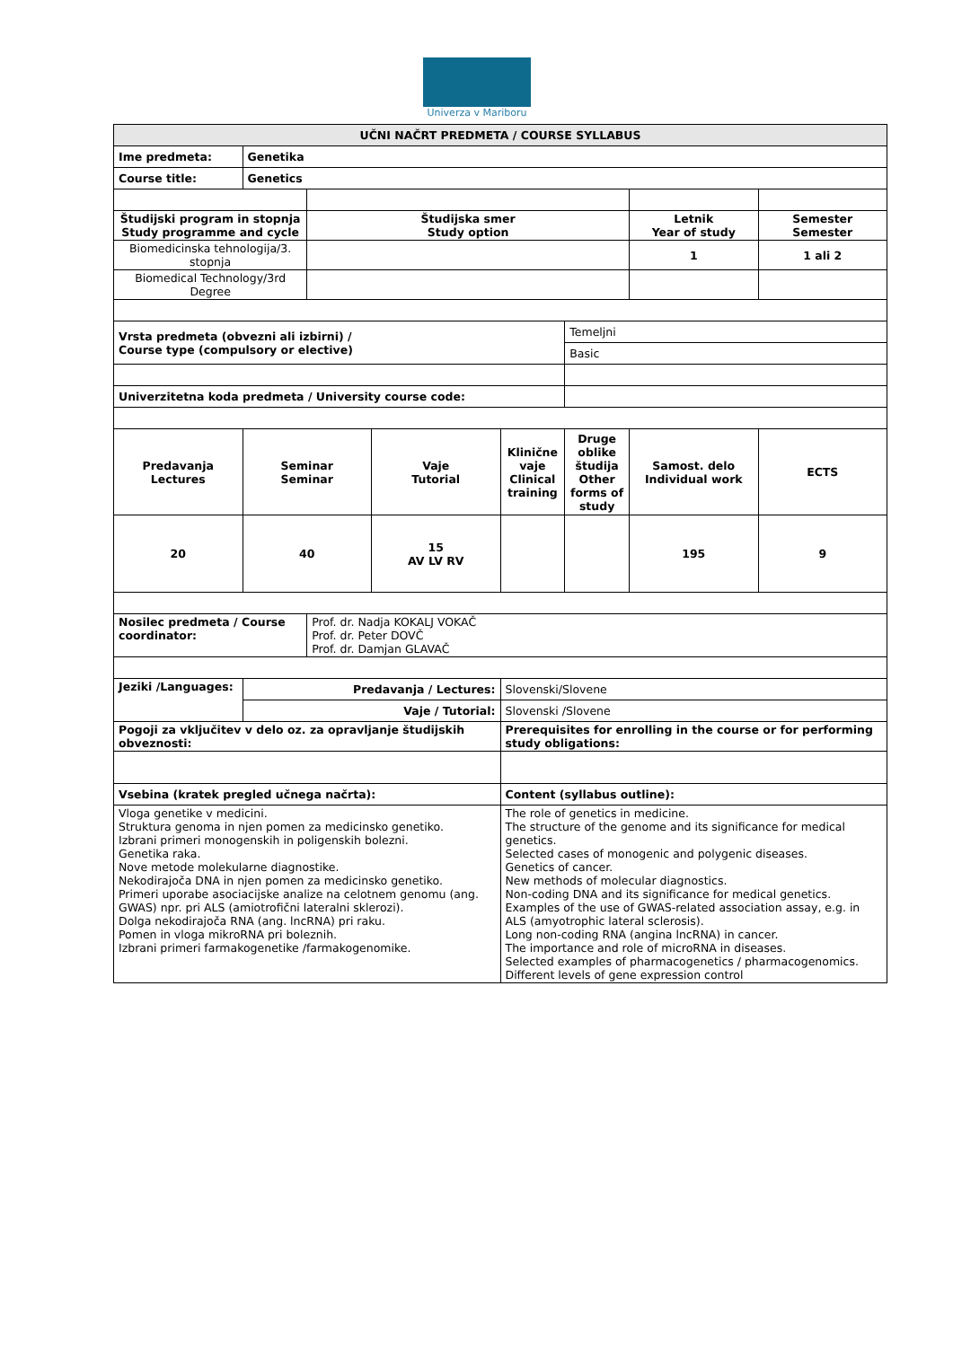Univerza v Mariboru
| UČNI NAČRT PREDMETA / COURSE SYLLABUS | | | | | | | |
| Ime predmeta: | Genetika | | | | | | |
| Course title: | Genetics | | | | | | |
| Študijski program in stopnja Study programme and cycle | | Študijska smer Study option | | | | Letnik Year of study | Semester Semester |
| Biomedicinska tehnologija/3. stopnja | | | | | | 1 | 1 ali 2 |
| Biomedical Technology/3rd Degree | | | | | | | |
| Vrsta predmeta (obvezni ali izbirni) / Course type (compulsory or elective) | | | | | Temeljni | | |
| | | | | | Basic | | |
| Univerzitetna koda predmeta / University course code: | | | | | | | |
| Predavanja Lectures | Seminar Seminar | | Vaje Tutorial | Klinične vaje Clinical training | Druge oblike študija Other forms of study | Samost. delo Individual work | ECTS |
| 20 | 40 | | 15 AV LV RV | | | 195 | 9 |
| Nosilec predmeta / Course coordinator: | | Prof. dr. Nadja KOKALJ VOKAČ Prof. dr. Peter DOVČ Prof. dr. Damjan GLAVAČ | | | | | |
| Jeziki /Languages: | Predavanja / Lectures: | | | Slovenski/Slovene | | | |
| | Vaje / Tutorial: | | | Slovenski /Slovene | | | |
| Pogoji za vključitev v delo oz. za opravljanje študijskih obveznosti: | | | | Prerequisites for enrolling in the course or for performing study obligations: | | | |
| Vsebina (kratek pregled učnega načrta): | | | | Content (syllabus outline): | | | |
| Vloga genetike v medicini. Struktura genoma in njen pomen za medicinsko genetiko. Izbrani primeri monogenskih in poligenskih bolezni. Genetika raka. Nove metode molekularne diagnostike. Nekodirajoča DNA in njen pomen za medicinsko genetiko. Primeri uporabe asociacijske analize na celotnem genomu (ang. GWAS) npr. pri ALS (amiotrofični lateralni sklerozi). Dolga nekodirajoča RNA (ang. lncRNA) pri raku. Pomen in vloga mikroRNA pri boleznih. Izbrani primeri farmakogenetike /farmakogenomike. | | | | The role of genetics in medicine. The structure of the genome and its significance for medical genetics. Selected cases of monogenic and polygenic diseases. Genetics of cancer. New methods of molecular diagnostics. Non-coding DNA and its significance for medical genetics. Examples of the use of GWAS-related association assay, e.g. in ALS (amyotrophic lateral sclerosis). Long non-coding RNA (angina lncRNA) in cancer. The importance and role of microRNA in diseases. Selected examples of pharmacogenetics / pharmacogenomics. Different levels of gene expression control | | | |